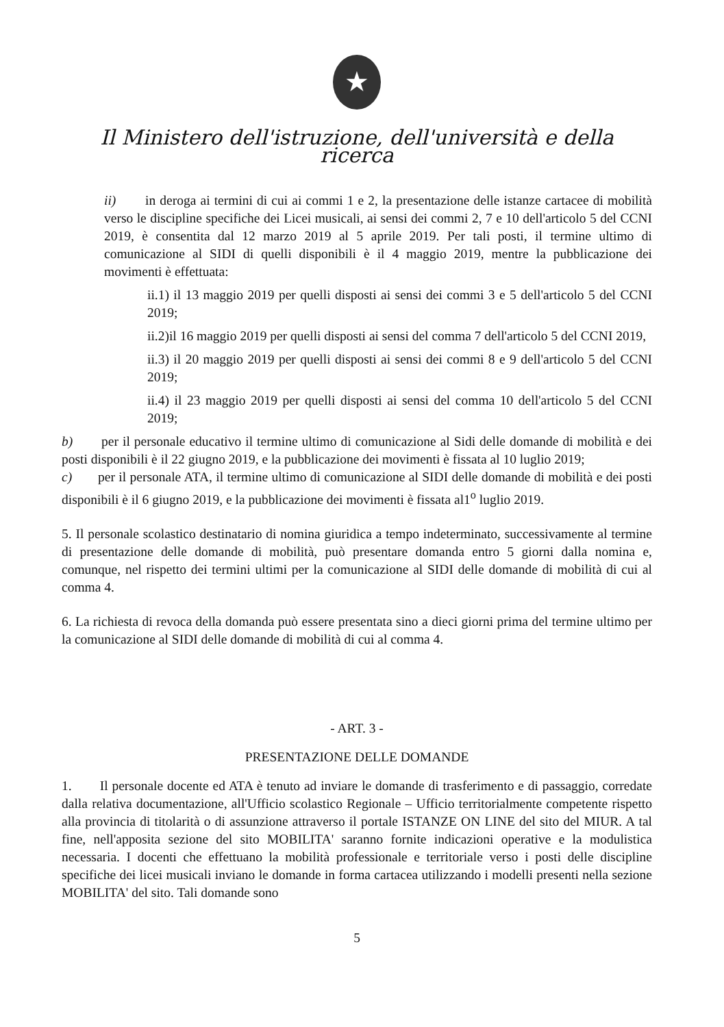★
Il Ministero dell'istruzione, dell'università e della ricerca
ii) in deroga ai termini di cui ai commi 1 e 2, la presentazione delle istanze cartacee di mobilità verso le discipline specifiche dei Licei musicali, ai sensi dei commi 2, 7 e 10 dell'articolo 5 del CCNI 2019, è consentita dal 12 marzo 2019 al 5 aprile 2019. Per tali posti, il termine ultimo di comunicazione al SIDI di quelli disponibili è il 4 maggio 2019, mentre la pubblicazione dei movimenti è effettuata:
ii.1) il 13 maggio 2019 per quelli disposti ai sensi dei commi 3 e 5 dell'articolo 5 del CCNI 2019;
ii.2)il 16 maggio 2019 per quelli disposti ai sensi del comma 7 dell'articolo 5 del CCNI 2019,
ii.3) il 20 maggio 2019 per quelli disposti ai sensi dei commi 8 e 9 dell'articolo 5 del CCNI 2019;
ii.4) il 23 maggio 2019 per quelli disposti ai sensi del comma 10 dell'articolo 5 del CCNI 2019;
b) per il personale educativo il termine ultimo di comunicazione al Sidi delle domande di mobilità e dei posti disponibili è il 22 giugno 2019, e la pubblicazione dei movimenti è fissata al 10 luglio 2019;
c) per il personale ATA, il termine ultimo di comunicazione al SIDI delle domande di mobilità e dei posti disponibili è il 6 giugno 2019, e la pubblicazione dei movimenti è fissata al1<sup>o</sup> luglio 2019.
5. Il personale scolastico destinatario di nomina giuridica a tempo indeterminato, successivamente al termine di presentazione delle domande di mobilità, può presentare domanda entro 5 giorni dalla nomina e, comunque, nel rispetto dei termini ultimi per la comunicazione al SIDI delle domande di mobilità di cui al comma 4.
6. La richiesta di revoca della domanda può essere presentata sino a dieci giorni prima del termine ultimo per la comunicazione al SIDI delle domande di mobilità di cui al comma 4.
- ART. 3 -
PRESENTAZIONE DELLE DOMANDE
1. Il personale docente ed ATA è tenuto ad inviare le domande di trasferimento e di passaggio, corredate dalla relativa documentazione, all'Ufficio scolastico Regionale – Ufficio territorialmente competente rispetto alla provincia di titolarità o di assunzione attraverso il portale ISTANZE ON LINE del sito del MIUR. A tal fine, nell'apposita sezione del sito MOBILITA' saranno fornite indicazioni operative e la modulistica necessaria. I docenti che effettuano la mobilità professionale e territoriale verso i posti delle discipline specifiche dei licei musicali inviano le domande in forma cartacea utilizzando i modelli presenti nella sezione MOBILITA' del sito. Tali domande sono
5